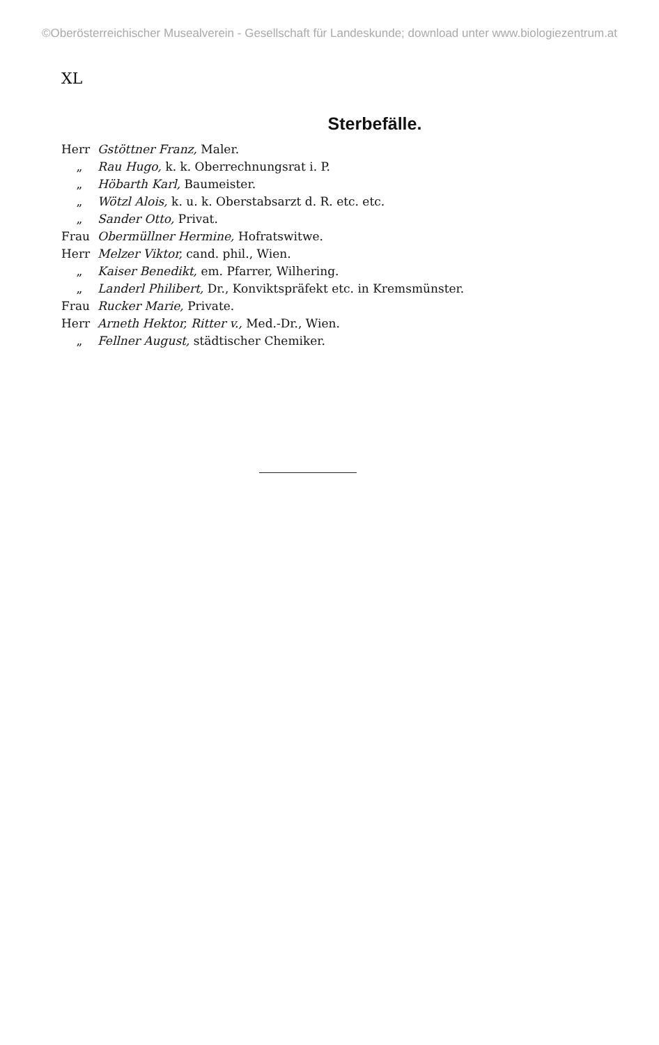©Oberösterreichischer Musealverein - Gesellschaft für Landeskunde; download unter www.biologiezentrum.at
XL
Sterbefälle.
Herr Gstöttner Franz, Maler.
„ Rau Hugo, k. k. Oberrechnungsrat i. P.
„ Höbarth Karl, Baumeister.
„ Wötzl Alois, k. u. k. Oberstabsarzt d. R. etc. etc.
„ Sander Otto, Privat.
Frau Obermüllner Hermine, Hofratswitwe.
Herr Melzer Viktor, cand. phil., Wien.
„ Kaiser Benedikt, em. Pfarrer, Wilhering.
„ Landerl Philibert, Dr., Konviktspräfekt etc. in Kremsmünster.
Frau Rucker Marie, Private.
Herr Arneth Hektor, Ritter v., Med.-Dr., Wien.
„ Fellner August, städtischer Chemiker.